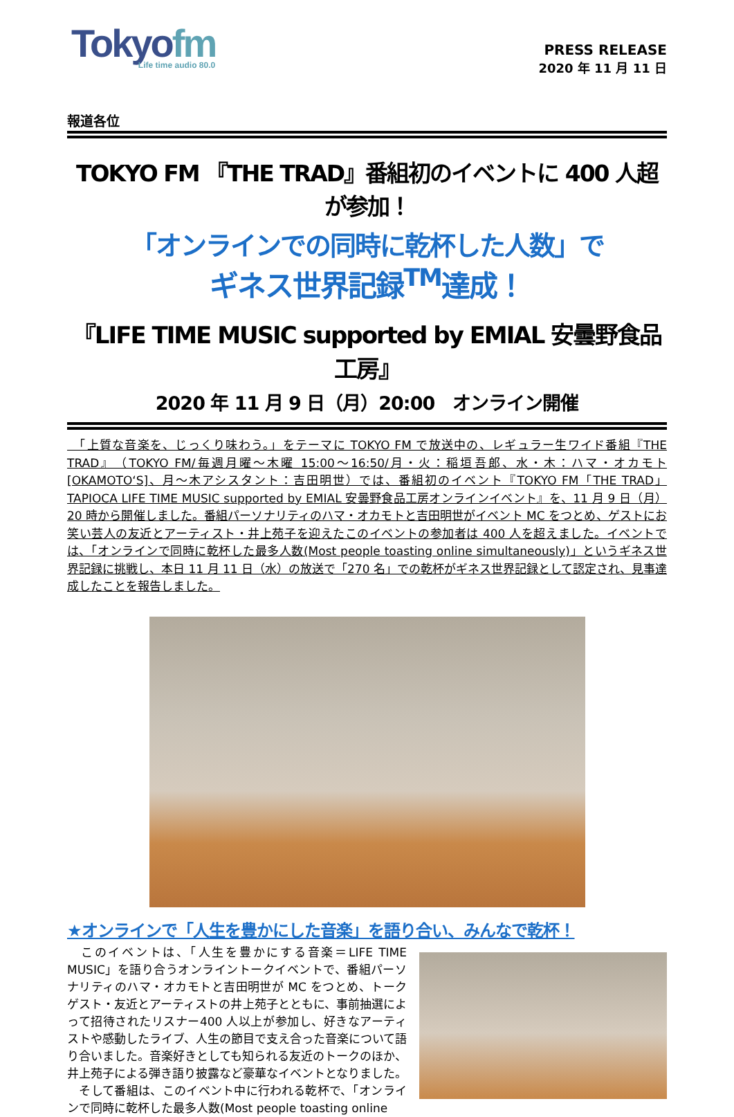Tokyofm
Life time audio 80.0
PRESS RELEASE
2020 年 11 月 11 日
報道各位
TOKYO FM 『THE TRAD』番組初のイベントに 400 人超が参加！
「オンラインでの同時に乾杯した人数」で
ギネス世界記録<sup>TM</sup>達成！
『LIFE TIME MUSIC supported by EMIAL 安曇野食品工房』
2020 年 11 月 9 日（月）20:00　オンライン開催
　「上質な音楽を、じっくり味わう。」をテーマに TOKYO FM で放送中の、レギュラー生ワイド番組『THE TRAD』（TOKYO FM/毎週月曜～木曜 15:00～16:50/月・火：稲垣吾郎、水・木：ハマ・オカモト[OKAMOTO‘S]、月～木アシスタント：吉田明世）では、番組初のイベント『TOKYO FM「THE TRAD」TAPIOCA LIFE TIME MUSIC supported by EMIAL 安曇野食品工房オンラインイベント』を、11 月 9 日（月）20 時から開催しました。番組パーソナリティのハマ・オカモトと吉田明世がイベント MC をつとめ、ゲストにお笑い芸人の友近とアーティスト・井上苑子を迎えたこのイベントの参加者は 400 人を超えました。イベントでは、「オンラインで同時に乾杯した最多人数(Most people toasting online simultaneously)」というギネス世界記録に挑戦し、本日 11 月 11 日（水）の放送で「270 名」での乾杯がギネス世界記録として認定され、見事達成したことを報告しました。
★オンラインで「人生を豊かにした音楽」を語り合い、みんなで乾杯！
　このイベントは、「人生を豊かにする音楽＝LIFE TIME MUSIC」を語り合うオンライントークイベントで、番組パーソナリティのハマ・オカモトと吉田明世が MC をつとめ、トークゲスト・友近とアーティストの井上苑子とともに、事前抽選によって招待されたリスナー400 人以上が参加し、好きなアーティストや感動したライブ、人生の節目で支え合った音楽について語り合いました。音楽好きとしても知られる友近のトークのほか、井上苑子による弾き語り披露など豪華なイベントとなりました。
　そして番組は、このイベント中に行われる乾杯で、「オンラインで同時に乾杯した最多人数(Most people toasting online